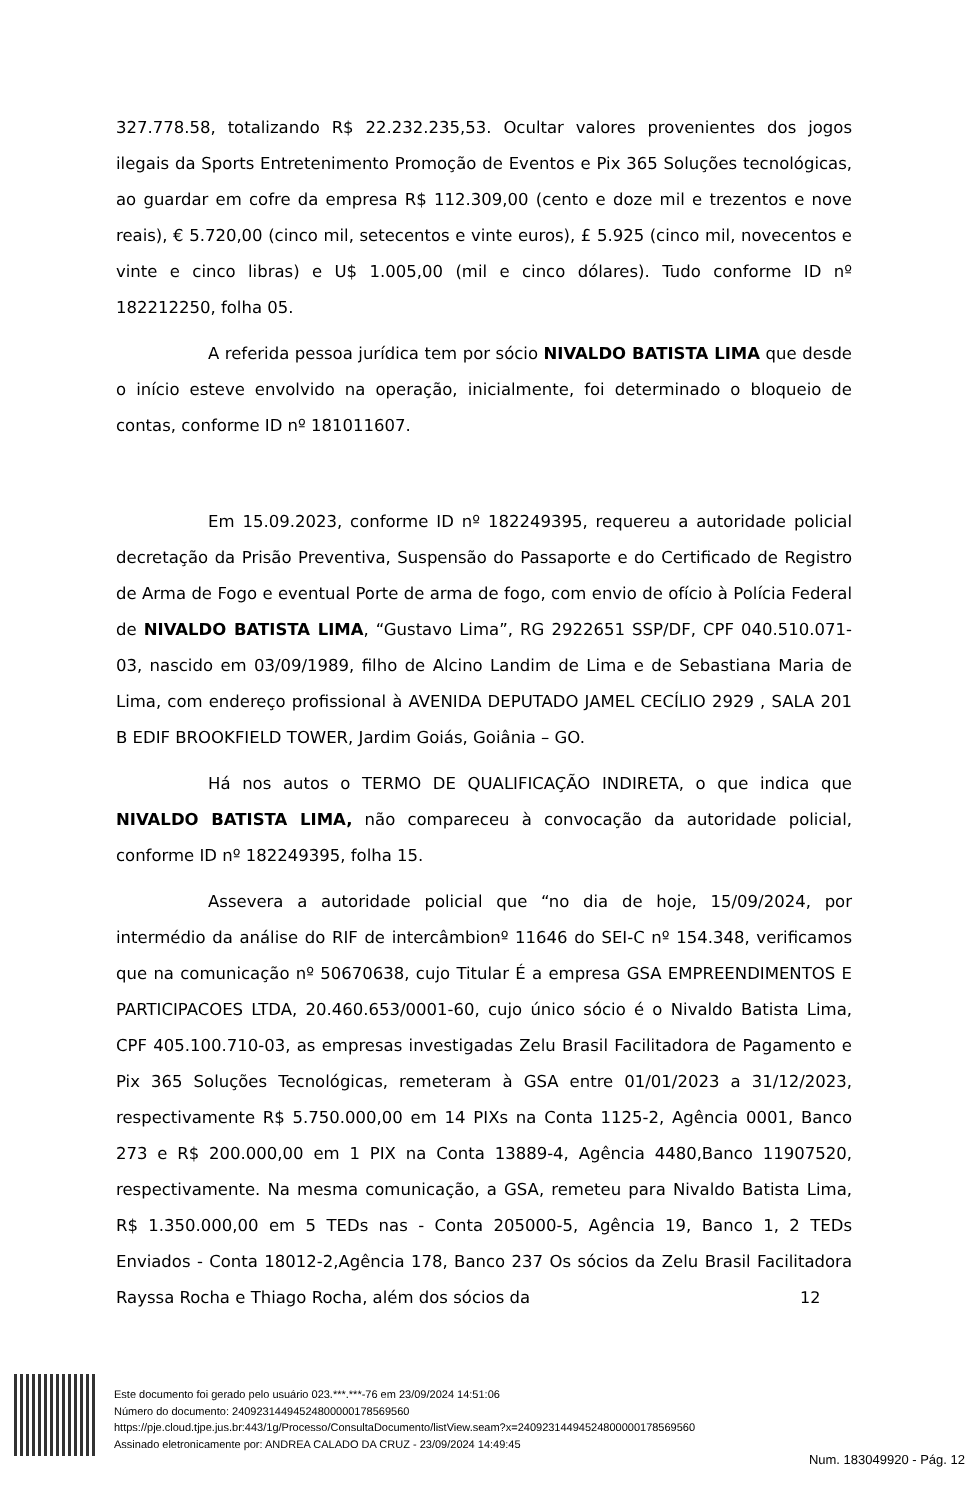327.778.58, totalizando R$ 22.232.235,53. Ocultar valores provenientes dos jogos ilegais da Sports Entretenimento Promoção de Eventos e Pix 365 Soluções tecnológicas, ao guardar em cofre da empresa R$ 112.309,00 (cento e doze mil e trezentos e nove reais), € 5.720,00 (cinco mil, setecentos e vinte euros), £ 5.925 (cinco mil, novecentos e vinte e cinco libras) e U$ 1.005,00 (mil e cinco dólares). Tudo conforme ID nº 182212250, folha 05.
A referida pessoa jurídica tem por sócio NIVALDO BATISTA LIMA que desde o início esteve envolvido na operação, inicialmente, foi determinado o bloqueio de contas, conforme ID nº 181011607.
Em 15.09.2023, conforme ID nº 182249395, requereu a autoridade policial decretação da Prisão Preventiva, Suspensão do Passaporte e do Certificado de Registro de Arma de Fogo e eventual Porte de arma de fogo, com envio de ofício à Polícia Federal de NIVALDO BATISTA LIMA, “Gustavo Lima”, RG 2922651 SSP/DF, CPF 040.510.071-03, nascido em 03/09/1989, filho de Alcino Landim de Lima e de Sebastiana Maria de Lima, com endereço profissional à AVENIDA DEPUTADO JAMEL CECÍLIO 2929 , SALA 201 B EDIF BROOKFIELD TOWER, Jardim Goiás, Goiânia – GO.
Há nos autos o TERMO DE QUALIFICAÇÃO INDIRETA, o que indica que NIVALDO BATISTA LIMA, não compareceu à convocação da autoridade policial, conforme ID nº 182249395, folha 15.
Assevera a autoridade policial que “no dia de hoje, 15/09/2024, por intermédio da análise do RIF de intercâmbionº 11646 do SEI-C nº 154.348, verificamos que na comunicação nº 50670638, cujo Titular É a empresa GSA EMPREENDIMENTOS E PARTICIPACOES LTDA, 20.460.653/0001-60, cujo único sócio é o Nivaldo Batista Lima, CPF 405.100.710-03, as empresas investigadas Zelu Brasil Facilitadora de Pagamento e Pix 365 Soluções Tecnológicas, remeteram à GSA entre 01/01/2023 a 31/12/2023, respectivamente R$ 5.750.000,00 em 14 PIXs na Conta 1125-2, Agência 0001, Banco 273 e R$ 200.000,00 em 1 PIX na Conta 13889-4, Agência 4480,Banco 11907520, respectivamente. Na mesma comunicação, a GSA, remeteu para Nivaldo Batista Lima, R$ 1.350.000,00 em 5 TEDs nas - Conta 205000-5, Agência 19, Banco 1, 2 TEDs Enviados - Conta 18012-2,Agência 178, Banco 237 Os sócios da Zelu Brasil Facilitadora Rayssa Rocha e Thiago Rocha, além dos sócios da
12
Este documento foi gerado pelo usuário 023.***.***-76 em 23/09/2024 14:51:06
Número do documento: 24092314494524800000178569560
https://pje.cloud.tjpe.jus.br:443/1g/Processo/ConsultaDocumento/listView.seam?x=24092314494524800000178569560
Assinado eletronicamente por: ANDREA CALADO DA CRUZ - 23/09/2024 14:49:45
Num. 183049920 - Pág. 12